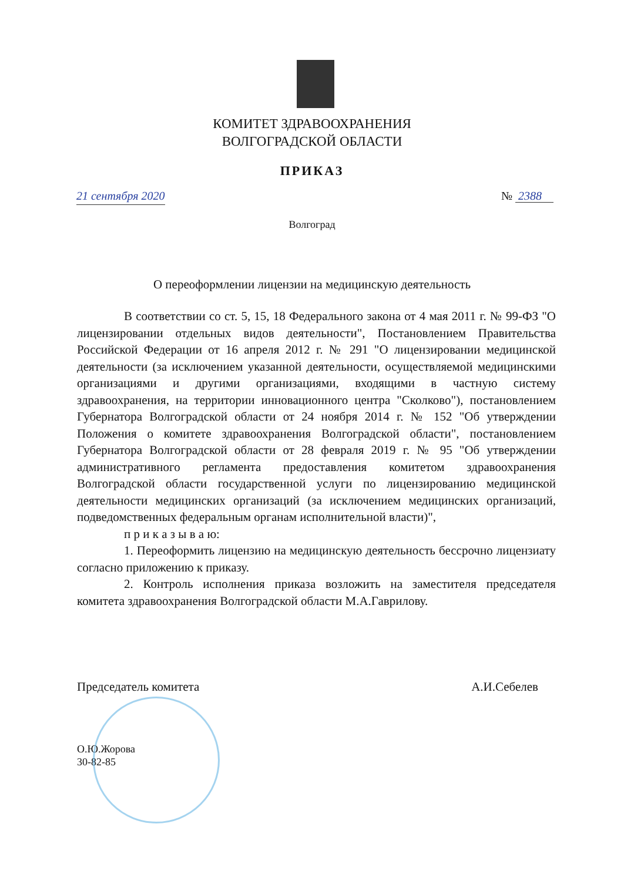КОМИТЕТ ЗДРАВООХРАНЕНИЯ
ВОЛГОГРАДСКОЙ ОБЛАСТИ
ПРИКАЗ
21 сентября 2020 № 2388
Волгоград
О переоформлении лицензии на медицинскую деятельность
В соответствии со ст. 5, 15, 18 Федерального закона от 4 мая 2011 г. № 99-ФЗ "О лицензировании отдельных видов деятельности", Постановлением Правительства Российской Федерации от 16 апреля 2012 г. № 291 "О лицензировании медицинской деятельности (за исключением указанной деятельности, осуществляемой медицинскими организациями и другими организациями, входящими в частную систему здравоохранения, на территории инновационного центра "Сколково"), постановлением Губернатора Волгоградской области от 24 ноября 2014 г. № 152 "Об утверждении Положения о комитете здравоохранения Волгоградской области", постановлением Губернатора Волгоградской области от 28 февраля 2019 г. № 95 "Об утверждении административного регламента предоставления комитетом здравоохранения Волгоградской области государственной услуги по лицензированию медицинской деятельности медицинских организаций (за исключением медицинских организаций, подведомственных федеральным органам исполнительной власти)",
п р и к а з ы в а ю:
1. Переоформить лицензию на медицинскую деятельность бессрочно лицензиату согласно приложению к приказу.
2. Контроль исполнения приказа возложить на заместителя председателя комитета здравоохранения Волгоградской области М.А.Гаврилову.
Председатель комитета А.И.Себелев
О.Ю.Жорова
30-82-85